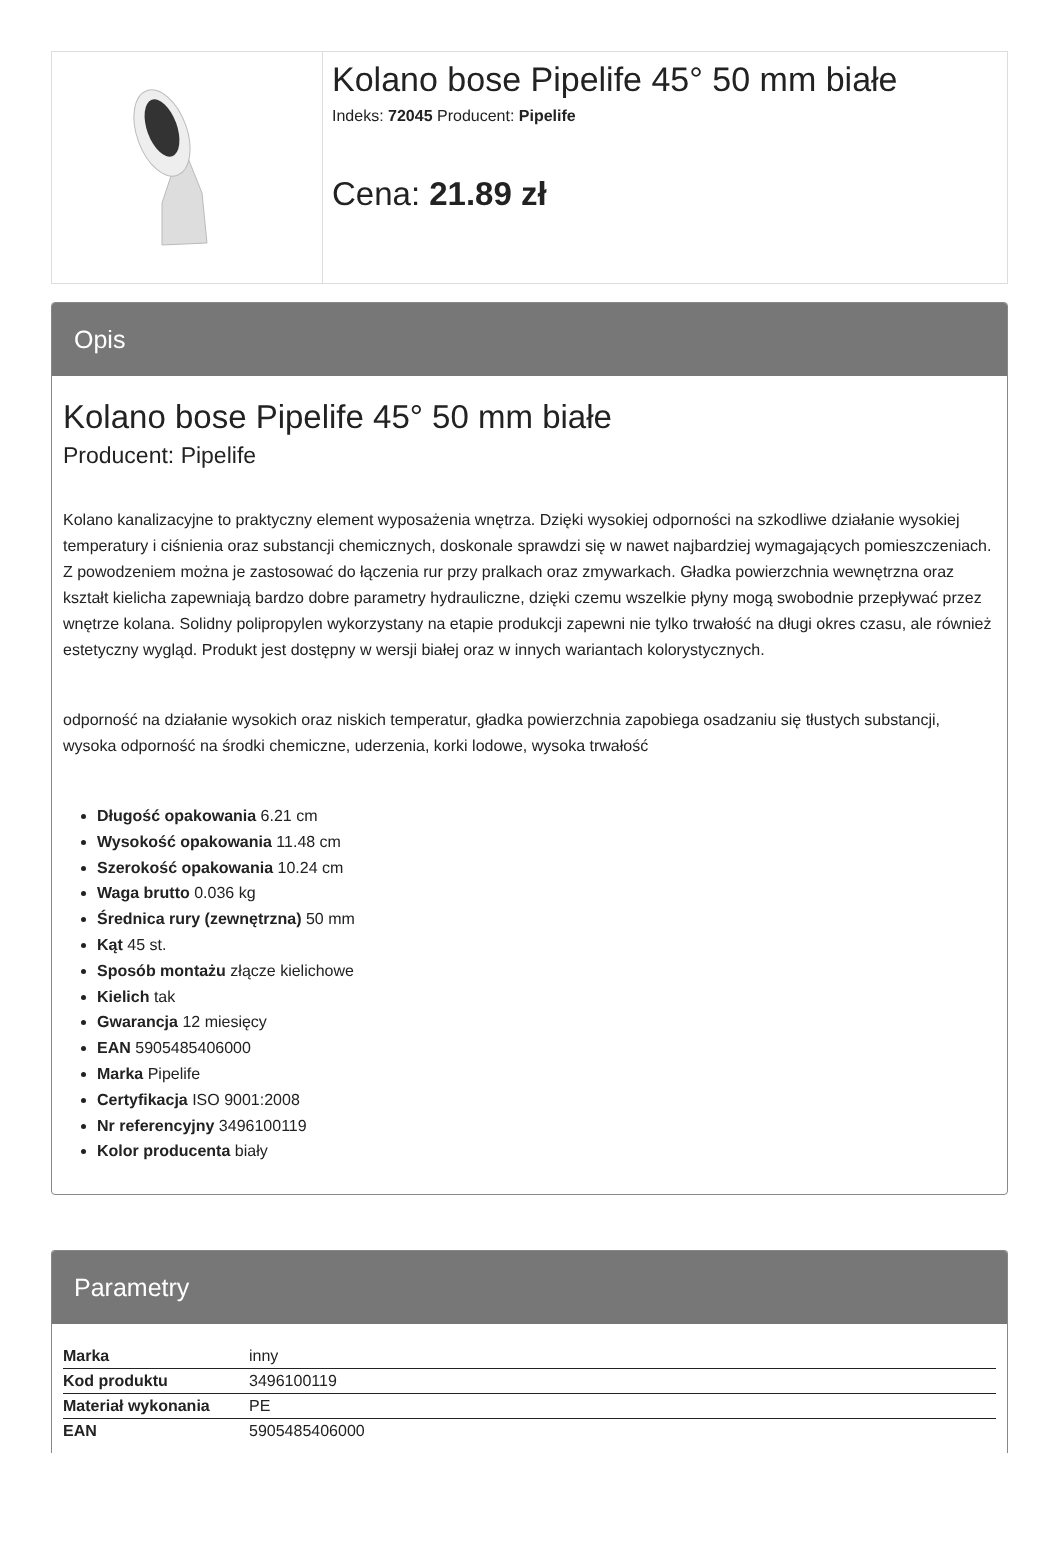Kolano bose Pipelife 45° 50 mm białe
Indeks: 72045 Producent: Pipelife
Cena: 21.89 zł
Opis
Kolano bose Pipelife 45° 50 mm białe
Producent: Pipelife
Kolano kanalizacyjne to praktyczny element wyposażenia wnętrza. Dzięki wysokiej odporności na szkodliwe działanie wysokiej temperatury i ciśnienia oraz substancji chemicznych, doskonale sprawdzi się w nawet najbardziej wymagających pomieszczeniach. Z powodzeniem można je zastosować do łączenia rur przy pralkach oraz zmywarkach. Gładka powierzchnia wewnętrzna oraz kształt kielicha zapewniają bardzo dobre parametry hydrauliczne, dzięki czemu wszelkie płyny mogą swobodnie przepływać przez wnętrze kolana. Solidny polipropylen wykorzystany na etapie produkcji zapewni nie tylko trwałość na długi okres czasu, ale również estetyczny wygląd. Produkt jest dostępny w wersji białej oraz w innych wariantach kolorystycznych.
odporność na działanie wysokich oraz niskich temperatur, gładka powierzchnia zapobiega osadzaniu się tłustych substancji, wysoka odporność na środki chemiczne, uderzenia, korki lodowe, wysoka trwałość
Długość opakowania 6.21 cm
Wysokość opakowania 11.48 cm
Szerokość opakowania 10.24 cm
Waga brutto 0.036 kg
Średnica rury (zewnętrzna) 50 mm
Kąt 45 st.
Sposób montażu złącze kielichowe
Kielich tak
Gwarancja 12 miesięcy
EAN 5905485406000
Marka Pipelife
Certyfikacja ISO 9001:2008
Nr referencyjny 3496100119
Kolor producenta biały
Parametry
| Marka | inny |
| Kod produktu | 3496100119 |
| Materiał wykonania | PE |
| EAN | 5905485406000 |